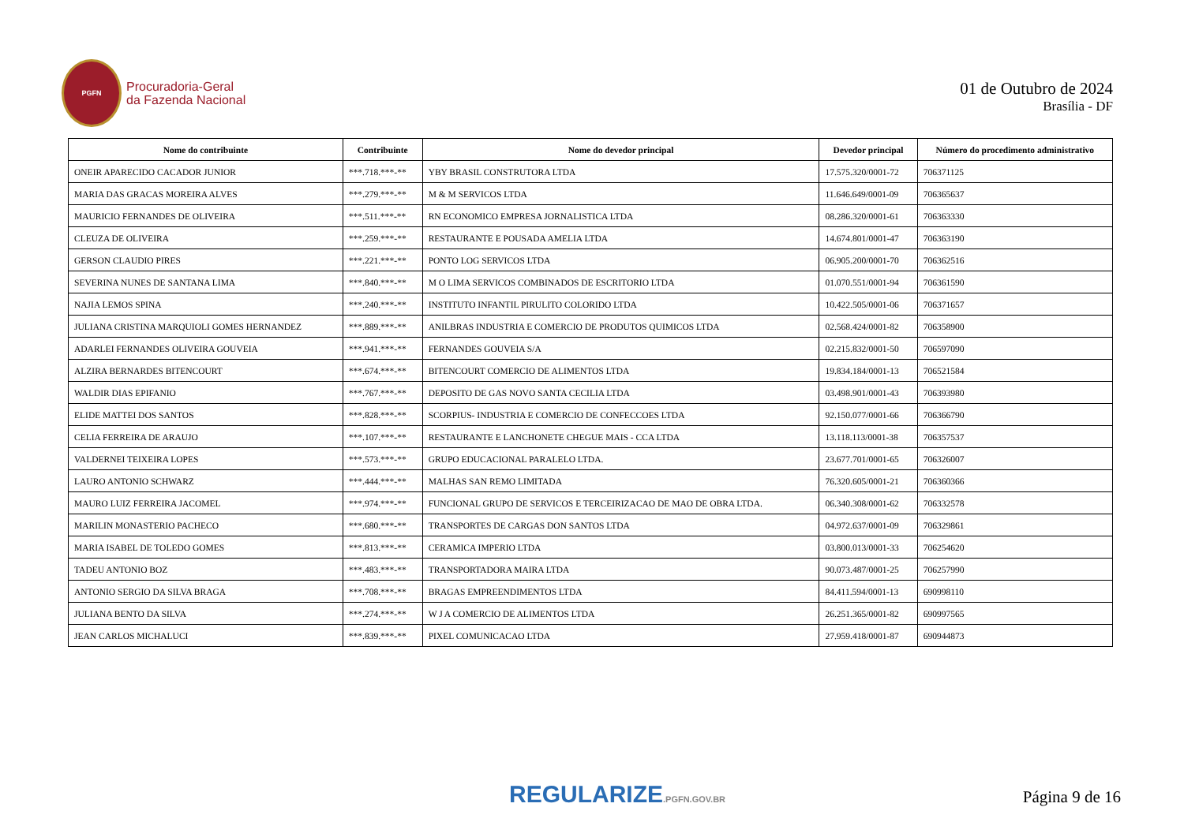PGFN
Procuradoria-Geral
da Fazenda Nacional
01 de Outubro de 2024
Brasília - DF
| Nome do contribuinte | Contribuinte | Nome do devedor principal | Devedor principal | Número do procedimento administrativo |
| --- | --- | --- | --- | --- |
| ONEIR APARECIDO CACADOR JUNIOR | ***.718.***-** | YBY BRASIL CONSTRUTORA LTDA | 17.575.320/0001-72 | 706371125 |
| MARIA DAS GRACAS MOREIRA ALVES | ***.279.***-** | M & M SERVICOS LTDA | 11.646.649/0001-09 | 706365637 |
| MAURICIO FERNANDES DE OLIVEIRA | ***.511.***-** | RN ECONOMICO EMPRESA JORNALISTICA LTDA | 08.286.320/0001-61 | 706363330 |
| CLEUZA DE OLIVEIRA | ***.259.***-** | RESTAURANTE E POUSADA AMELIA LTDA | 14.674.801/0001-47 | 706363190 |
| GERSON CLAUDIO PIRES | ***.221.***-** | PONTO LOG SERVICOS LTDA | 06.905.200/0001-70 | 706362516 |
| SEVERINA NUNES DE SANTANA LIMA | ***.840.***-** | M O LIMA SERVICOS COMBINADOS DE ESCRITORIO LTDA | 01.070.551/0001-94 | 706361590 |
| NAJIA LEMOS SPINA | ***.240.***-** | INSTITUTO INFANTIL PIRULITO COLORIDO LTDA | 10.422.505/0001-06 | 706371657 |
| JULIANA CRISTINA MARQUIOLI GOMES HERNANDEZ | ***.889.***-** | ANILBRAS INDUSTRIA E COMERCIO DE PRODUTOS QUIMICOS LTDA | 02.568.424/0001-82 | 706358900 |
| ADARLEI FERNANDES OLIVEIRA GOUVEIA | ***.941.***-** | FERNANDES GOUVEIA S/A | 02.215.832/0001-50 | 706597090 |
| ALZIRA BERNARDES BITENCOURT | ***.674.***-** | BITENCOURT COMERCIO DE ALIMENTOS LTDA | 19.834.184/0001-13 | 706521584 |
| WALDIR DIAS EPIFANIO | ***.767.***-** | DEPOSITO DE GAS NOVO SANTA CECILIA LTDA | 03.498.901/0001-43 | 706393980 |
| ELIDE MATTEI DOS SANTOS | ***.828.***-** | SCORPIUS- INDUSTRIA E COMERCIO DE CONFECCOES LTDA | 92.150.077/0001-66 | 706366790 |
| CELIA FERREIRA DE ARAUJO | ***.107.***-** | RESTAURANTE E LANCHONETE CHEGUE MAIS - CCA LTDA | 13.118.113/0001-38 | 706357537 |
| VALDERNEI TEIXEIRA LOPES | ***.573.***-** | GRUPO EDUCACIONAL PARALELO LTDA. | 23.677.701/0001-65 | 706326007 |
| LAURO ANTONIO SCHWARZ | ***.444.***-** | MALHAS SAN REMO LIMITADA | 76.320.605/0001-21 | 706360366 |
| MAURO LUIZ FERREIRA JACOMEL | ***.974.***-** | FUNCIONAL GRUPO DE SERVICOS E TERCEIRIZACAO DE MAO DE OBRA LTDA. | 06.340.308/0001-62 | 706332578 |
| MARILIN MONASTERIO PACHECO | ***.680.***-** | TRANSPORTES DE CARGAS DON SANTOS LTDA | 04.972.637/0001-09 | 706329861 |
| MARIA ISABEL DE TOLEDO GOMES | ***.813.***-** | CERAMICA IMPERIO LTDA | 03.800.013/0001-33 | 706254620 |
| TADEU ANTONIO BOZ | ***.483.***-** | TRANSPORTADORA MAIRA LTDA | 90.073.487/0001-25 | 706257990 |
| ANTONIO SERGIO DA SILVA BRAGA | ***.708.***-** | BRAGAS EMPREENDIMENTOS LTDA | 84.411.594/0001-13 | 690998110 |
| JULIANA BENTO DA SILVA | ***.274.***-** | W J A COMERCIO DE ALIMENTOS LTDA | 26.251.365/0001-82 | 690997565 |
| JEAN CARLOS MICHALUCI | ***.839.***-** | PIXEL COMUNICACAO LTDA | 27.959.418/0001-87 | 690944873 |
REGULARIZE.PGFN.GOV.BR
Página 9 de 16